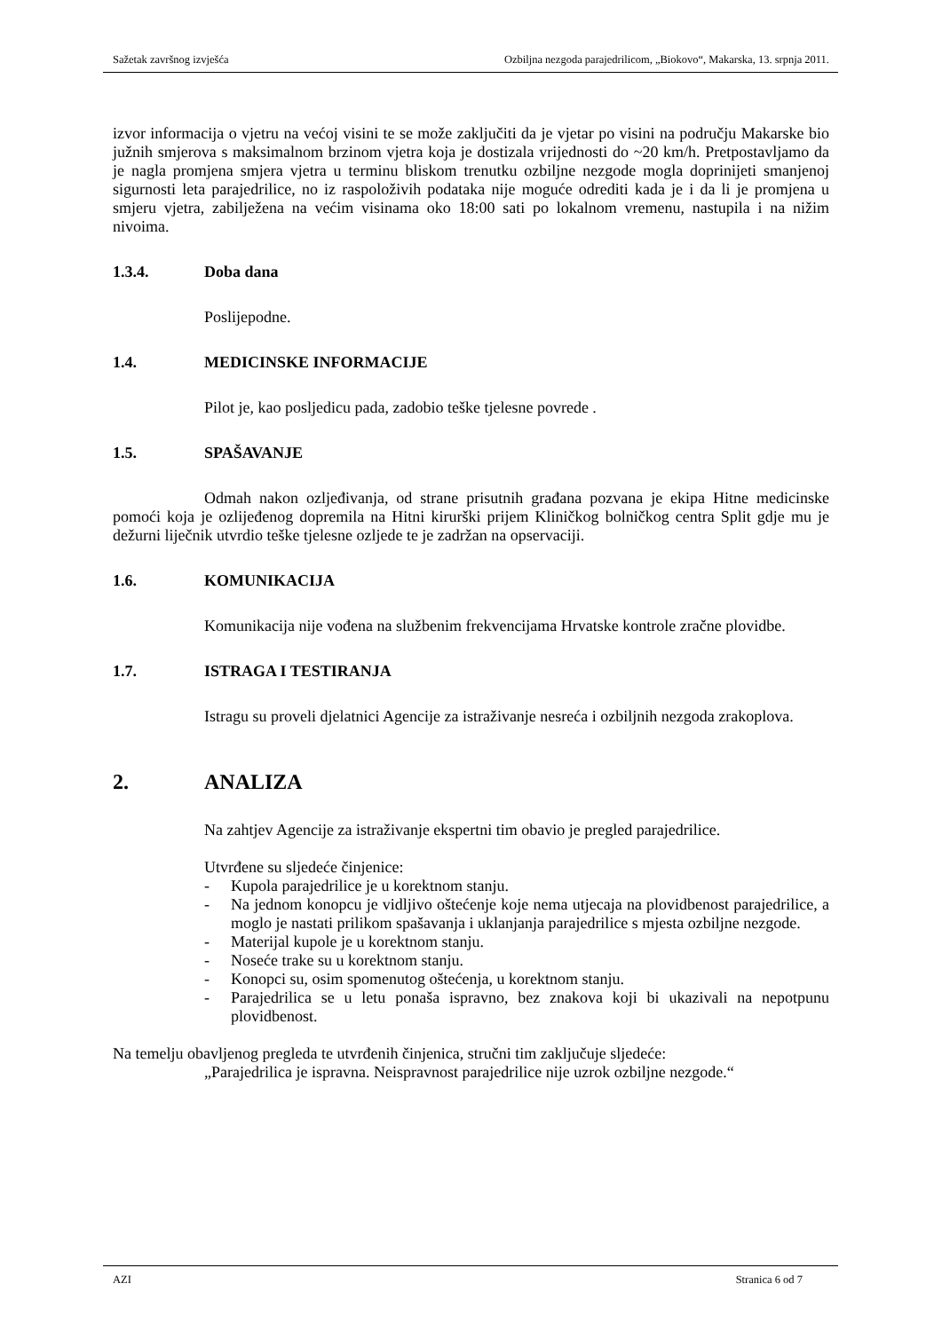Sažetak završnog izvješća Ozbiljna nezgoda parajedrilicom, „Biokovo“, Makarska, 13. srpnja 2011.
izvor informacija o vjetru na većoj visini te se može zaključiti da je vjetar po visini na području Makarske bio južnih smjerova s maksimalnom brzinom vjetra koja je dostizala vrijednosti do ~20 km/h. Pretpostavljamo da je nagla promjena smjera vjetra u terminu bliskom trenutku ozbiljne nezgode mogla doprinijeti smanjenoj sigurnosti leta parajedrilice, no iz raspoloživih podataka nije moguće odrediti kada je i da li je promjena u smjeru vjetra, zabilježena na većim visinama oko 18:00 sati po lokalnom vremenu, nastupila i na nižim nivoima.
1.3.4. Doba dana
Poslijepodne.
1.4. MEDICINSKE INFORMACIJE
Pilot je, kao posljedicu pada, zadobio teške tjelesne povrede .
1.5. SPAŠAVANJE
Odmah nakon ozljeđivanja, od strane prisutnih građana pozvana je ekipa Hitne medicinske pomoći koja je ozlijeđenog dopremila na Hitni kirurški prijem Kliničkog bolničkog centra Split gdje mu je dežurni liječnik utvrdio teške tjelesne ozljede te je zadržan na opservaciji.
1.6. KOMUNIKACIJA
Komunikacija nije vođena na službenim frekvencijama Hrvatske kontrole zračne plovidbe.
1.7. ISTRAGA I TESTIRANJA
Istragu su proveli djelatnici Agencije za istraživanje nesreća i ozbiljnih nezgoda zrakoplova.
2. ANALIZA
Na zahtjev Agencije za istraživanje ekspertni tim obavio je pregled parajedrilice.
Utvrđene su sljedeće činjenice:
- Kupola parajedrilice je u korektnom stanju.
- Na jednom konopcu je vidljivo oštećenje koje nema utjecaja na plovidbenost parajedrilice, a moglo je nastati prilikom spašavanja i uklanjanja parajedrilice s mjesta ozbiljne nezgode.
- Materijal kupole je u korektnom stanju.
- Noseće trake su u korektnom stanju.
- Konopci su, osim spomenutog oštećenja, u korektnom stanju.
- Parajedrilica se u letu ponaša ispravno, bez znakova koji bi ukazivali na nepotpunu plovidbenost.
Na temelju obavljenog pregleda te utvrđenih činjenica, stručni tim zaključuje sljedeće:
„Parajedrilica je ispravna. Neispravnost parajedrilice nije uzrok ozbiljne nezgode.“
AZI Stranica 6 od 7